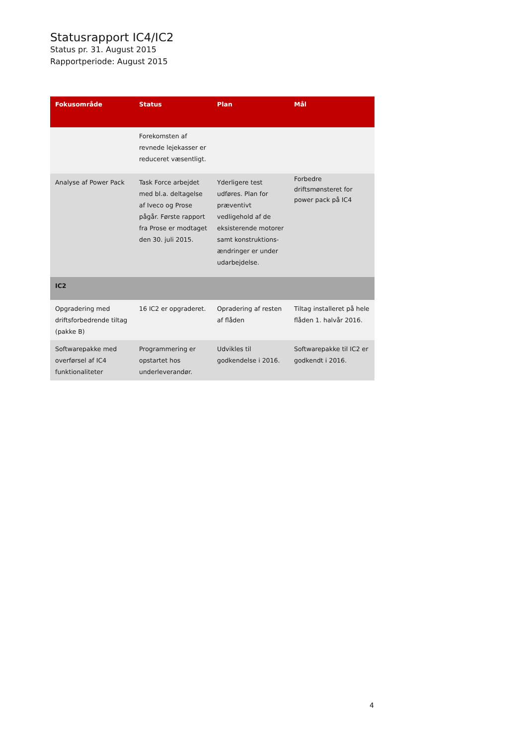Statusrapport IC4/IC2
Status pr. 31. August 2015
Rapportperiode: August 2015
| Fokusområde | Status | Plan | Mål |
| --- | --- | --- | --- |
| | Forekomsten af revnede lejekasser er reduceret væsentligt. | | |
| Analyse af Power Pack | Task Force arbejdet med bl.a. deltagelse af Iveco og Prose pågår. Første rapport fra Prose er modtaget den 30. juli 2015. | Yderligere test udføres. Plan for præventivt vedligehold af de eksisterende motorer samt konstruktions-ændringer er under udarbejdelse. | Forbedre driftsmønsteret for power pack på IC4 |
| IC2 | | | |
| Opgradering med driftsforbedrende tiltag (pakke B) | 16 IC2 er opgraderet. | Opradering af resten af flåden | Tiltag installeret på hele flåden 1. halvår 2016. |
| Softwarepakke med overførsel af IC4 funktionaliteter | Programmering er opstartet hos underleverandør. | Udvikles til godkendelse i 2016. | Softwarepakke til IC2 er godkendt i 2016. |
4